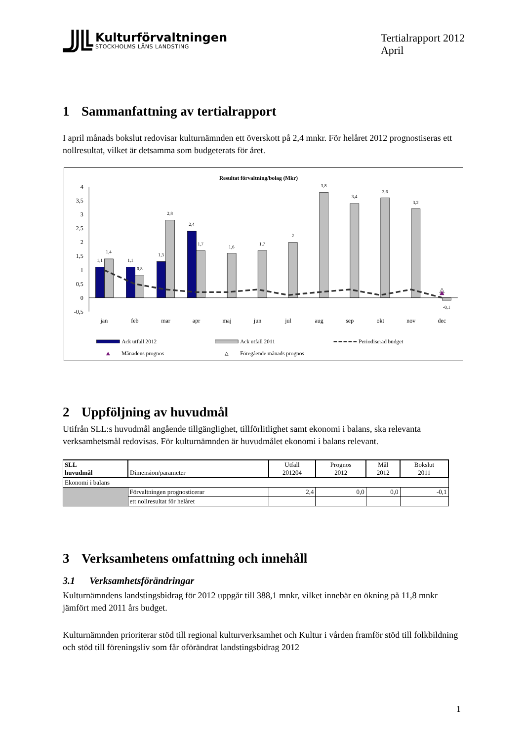Kulturförvaltningen
STOCKHOLMS LÄNS LANDSTING
Tertialrapport 2012
April
1 Sammanfattning av tertialrapport
I april månads bokslut redovisar kulturnämnden ett överskott på 2,4 mnkr. För helåret 2012 prognostiseras ett nollresultat, vilket är detsamma som budgeterats för året.
Resultat förvaltning/bolag (Mkr)
4
3,5
3
2,5
2
1,5
1
0,5
0
-0,5
1,1
1,4
1,1
0,8
1,3
2,8
2,4
1,7
1,6
1,7
2
3,8
3,4
3,6
3,2
-0,1
jan
feb
mar
apr
maj
jun
jul
aug
sep
okt
nov
dec
Ack utfall 2012
Ack utfall 2011
Periodiserad budget
Månadens prognos
Föregående månads prognos
2 Uppföljning av huvudmål
Utifrån SLL:s huvudmål angående tillgänglighet, tillförlitlighet samt ekonomi i balans, ska relevanta verksamhetsmål redovisas. För kulturnämnden är huvudmålet ekonomi i balans relevant.
| SLL huvudmål | Dimension/parameter | Utfall 201204 | Prognos 2012 | Mål 2012 | Bokslut 2011 |
| --- | --- | --- | --- | --- | --- |
| Ekonomi i balans | | | | | |
| | Förvaltningen prognosticerar | 2,4 | 0,0 | 0,0 | -0,1 |
| | ett nollresultat för helåret | | | | |
3 Verksamhetens omfattning och innehåll
3.1 Verksamhetsförändringar
Kulturnämndens landstingsbidrag för 2012 uppgår till 388,1 mnkr, vilket innebär en ökning på 11,8 mnkr jämfört med 2011 års budget.
Kulturnämnden prioriterar stöd till regional kulturverksamhet och Kultur i vården framför stöd till folkbildning och stöd till föreningsliv som får oförändrat landstingsbidrag 2012
1